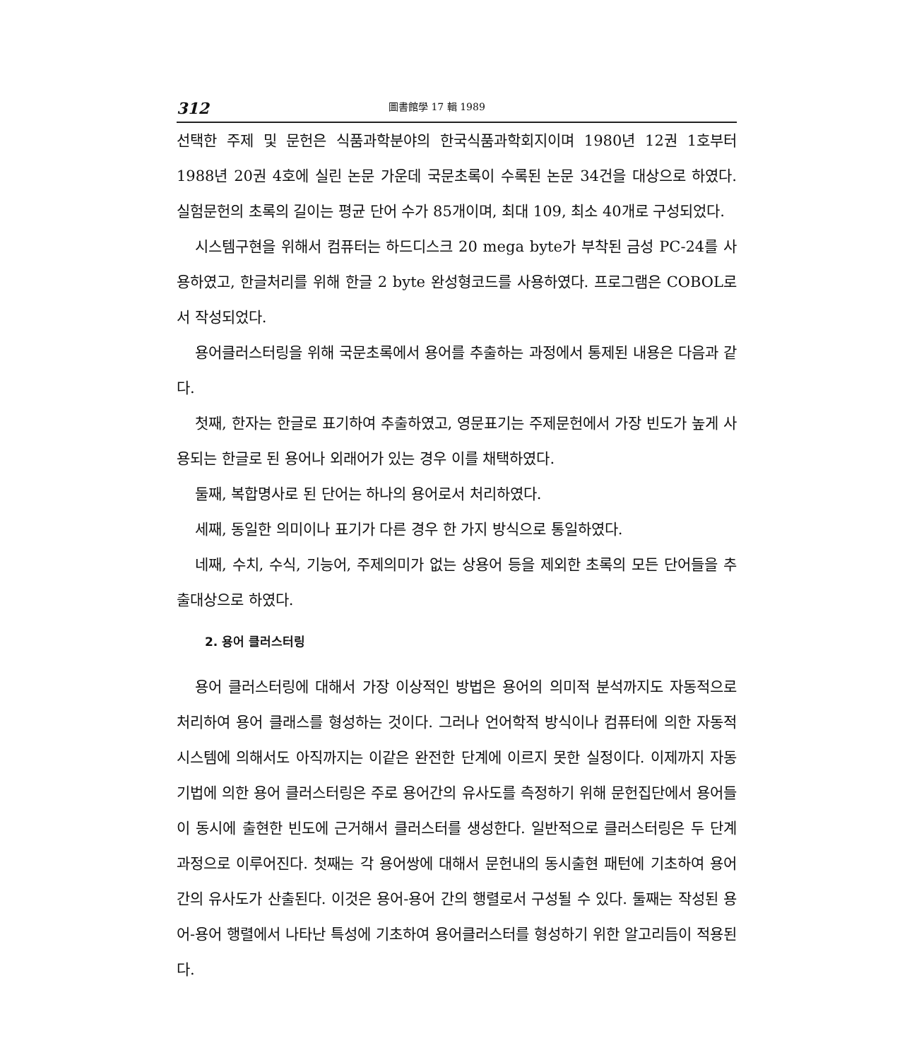312 圖書館學 17 輯 1989
선택한 주제 및 문헌은 식품과학분야의 한국식품과학회지이며 1980년 12권 1호부터 1988년 20권 4호에 실린 논문 가운데 국문초록이 수록된 논문 34건을 대상으로 하였다. 실험문헌의 초록의 길이는 평균 단어 수가 85개이며, 최대 109, 최소 40개로 구성되었다.
시스템구현을 위해서 컴퓨터는 하드디스크 20 mega byte가 부착된 금성 PC-24를 사용하였고, 한글처리를 위해 한글 2 byte 완성형코드를 사용하였다. 프로그램은 COBOL로서 작성되었다.
용어클러스터링을 위해 국문초록에서 용어를 추출하는 과정에서 통제된 내용은 다음과 같다.
첫째, 한자는 한글로 표기하여 추출하였고, 영문표기는 주제문헌에서 가장 빈도가 높게 사용되는 한글로 된 용어나 외래어가 있는 경우 이를 채택하였다.
둘째, 복합명사로 된 단어는 하나의 용어로서 처리하였다.
세째, 동일한 의미이나 표기가 다른 경우 한 가지 방식으로 통일하였다.
네째, 수치, 수식, 기능어, 주제의미가 없는 상용어 등을 제외한 초록의 모든 단어들을 추출대상으로 하였다.
2. 용어 클러스터링
용어 클러스터링에 대해서 가장 이상적인 방법은 용어의 의미적 분석까지도 자동적으로 처리하여 용어 클래스를 형성하는 것이다. 그러나 언어학적 방식이나 컴퓨터에 의한 자동적 시스템에 의해서도 아직까지는 이같은 완전한 단계에 이르지 못한 실정이다. 이제까지 자동기법에 의한 용어 클러스터링은 주로 용어간의 유사도를 측정하기 위해 문헌집단에서 용어들이 동시에 출현한 빈도에 근거해서 클러스터를 생성한다. 일반적으로 클러스터링은 두 단계 과정으로 이루어진다. 첫째는 각 용어쌍에 대해서 문헌내의 동시출현 패턴에 기초하여 용어간의 유사도가 산출된다. 이것은 용어-용어 간의 행렬로서 구성될 수 있다. 둘째는 작성된 용어-용어 행렬에서 나타난 특성에 기초하여 용어클러스터를 형성하기 위한 알고리듬이 적용된다.